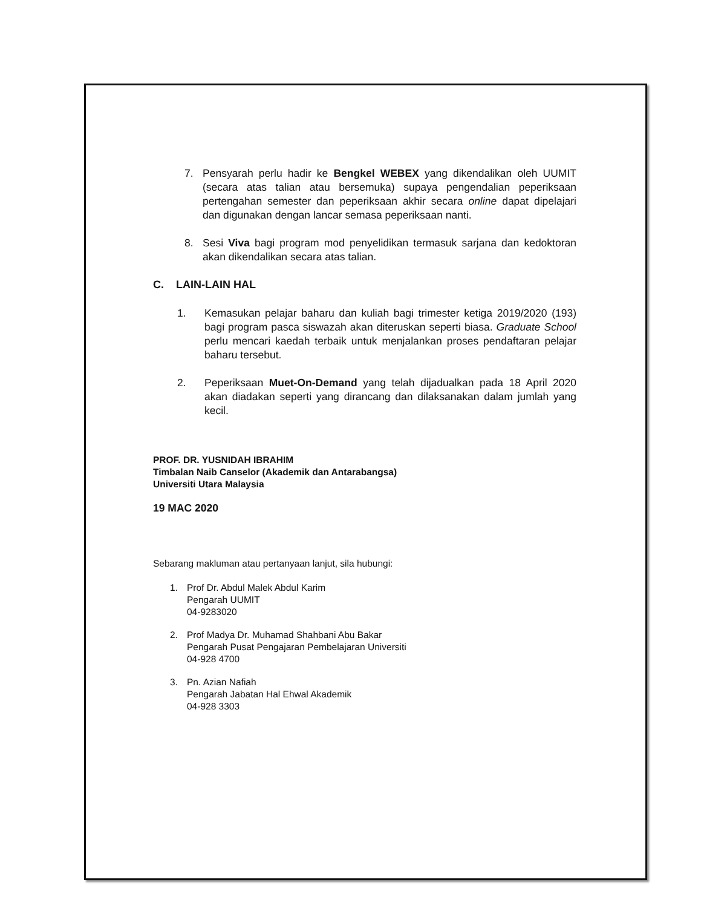7. Pensyarah perlu hadir ke Bengkel WEBEX yang dikendalikan oleh UUMIT (secara atas talian atau bersemuka) supaya pengendalian peperiksaan pertengahan semester dan peperiksaan akhir secara online dapat dipelajari dan digunakan dengan lancar semasa peperiksaan nanti.
8. Sesi Viva bagi program mod penyelidikan termasuk sarjana dan kedoktoran akan dikendalikan secara atas talian.
C. LAIN-LAIN HAL
1. Kemasukan pelajar baharu dan kuliah bagi trimester ketiga 2019/2020 (193) bagi program pasca siswazah akan diteruskan seperti biasa. Graduate School perlu mencari kaedah terbaik untuk menjalankan proses pendaftaran pelajar baharu tersebut.
2. Peperiksaan Muet-On-Demand yang telah dijadualkan pada 18 April 2020 akan diadakan seperti yang dirancang dan dilaksanakan dalam jumlah yang kecil.
PROF. DR. YUSNIDAH IBRAHIM
Timbalan Naib Canselor (Akademik dan Antarabangsa)
Universiti Utara Malaysia
19 MAC 2020
Sebarang makluman atau pertanyaan lanjut, sila hubungi:
1. Prof Dr. Abdul Malek Abdul Karim
Pengarah UUMIT
04-9283020
2. Prof Madya Dr. Muhamad Shahbani Abu Bakar
Pengarah Pusat Pengajaran Pembelajaran Universiti
04-928 4700
3. Pn. Azian Nafiah
Pengarah Jabatan Hal Ehwal Akademik
04-928 3303